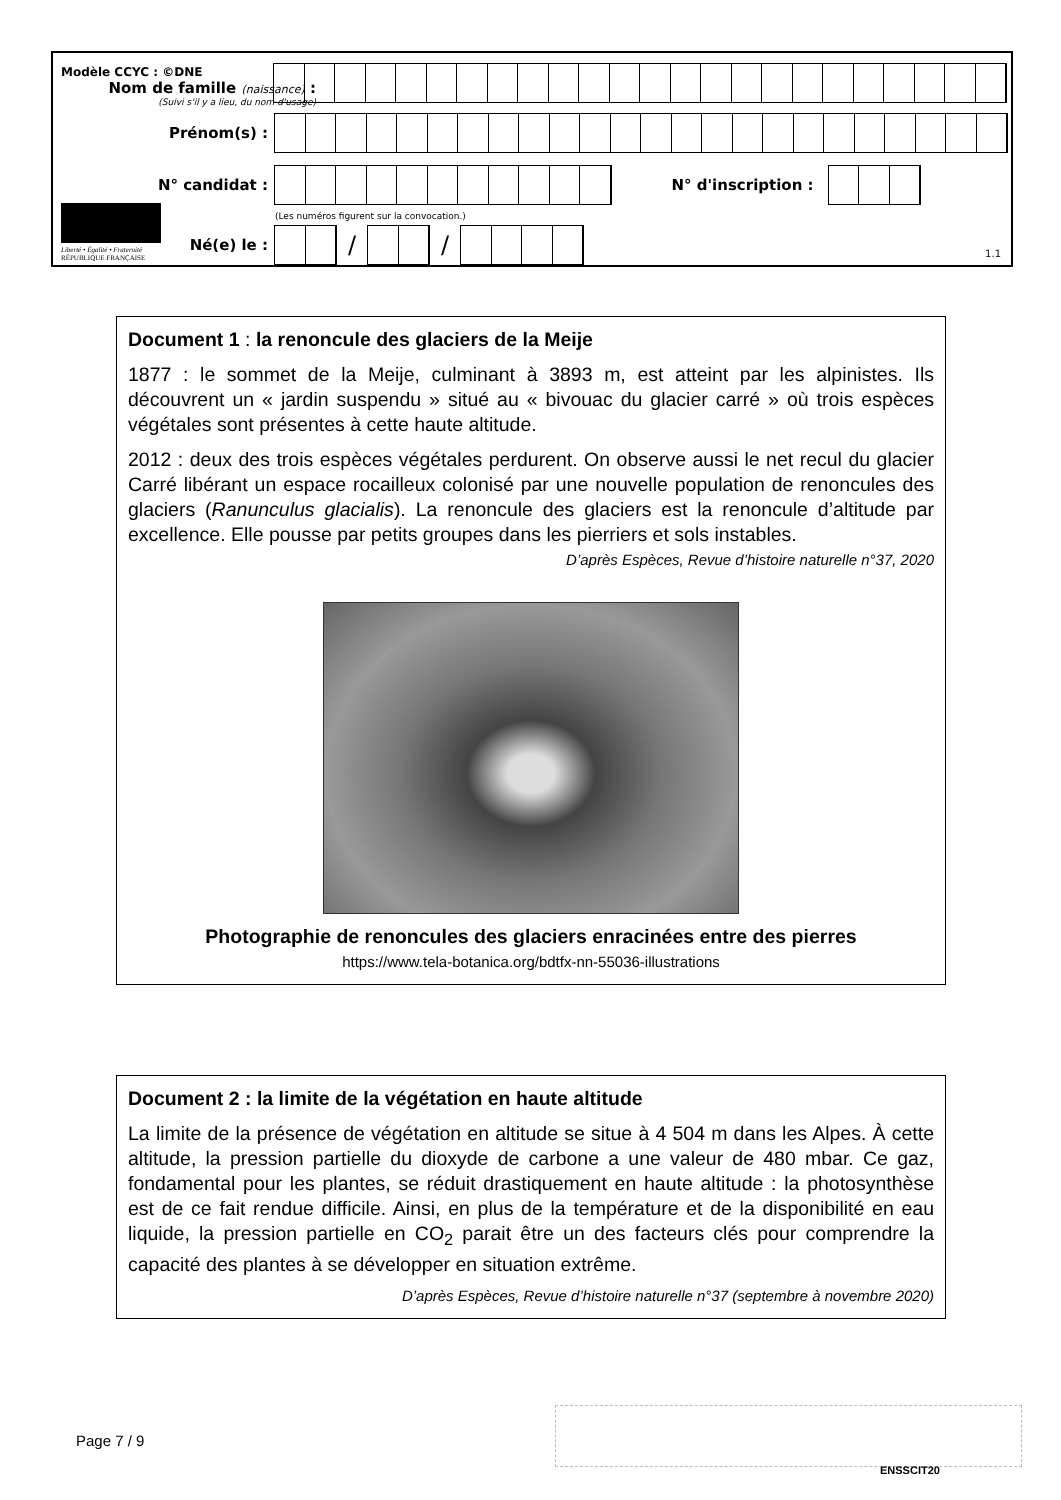Modèle CCYC : ©DNE
Nom de famille (naissance) :
(Suivi s'il y a lieu, du nom d'usage)
Prénom(s) :
N° candidat : N° d'inscription :
(Les numéros figurent sur la convocation.)
Liberté • Égalité • Fraternité
RÉPUBLIQUE FRANÇAISE
Né(e) le :
/ /
1.1
Document 1 : la renoncule des glaciers de la Meije
1877 : le sommet de la Meije, culminant à 3893 m, est atteint par les alpinistes. Ils découvrent un « jardin suspendu » situé au « bivouac du glacier carré » où trois espèces végétales sont présentes à cette haute altitude.
2012 : deux des trois espèces végétales perdurent. On observe aussi le net recul du glacier Carré libérant un espace rocailleux colonisé par une nouvelle population de renoncules des glaciers (Ranunculus glacialis). La renoncule des glaciers est la renoncule d’altitude par excellence. Elle pousse par petits groupes dans les pierriers et sols instables.
D’après Espèces, Revue d’histoire naturelle n°37, 2020
Photographie de renoncules des glaciers enracinées entre des pierres
https://www.tela-botanica.org/bdtfx-nn-55036-illustrations
Document 2 : la limite de la végétation en haute altitude
La limite de la présence de végétation en altitude se situe à 4 504 m dans les Alpes. À cette altitude, la pression partielle du dioxyde de carbone a une valeur de 480 mbar. Ce gaz, fondamental pour les plantes, se réduit drastiquement en haute altitude : la photosynthèse est de ce fait rendue difficile. Ainsi, en plus de la température et de la disponibilité en eau liquide, la pression partielle en CO<sub>2</sub> parait être un des facteurs clés pour comprendre la capacité des plantes à se développer en situation extrême.
D’après Espèces, Revue d’histoire naturelle n°37 (septembre à novembre 2020)
Page 7 / 9
ENSSCIT20